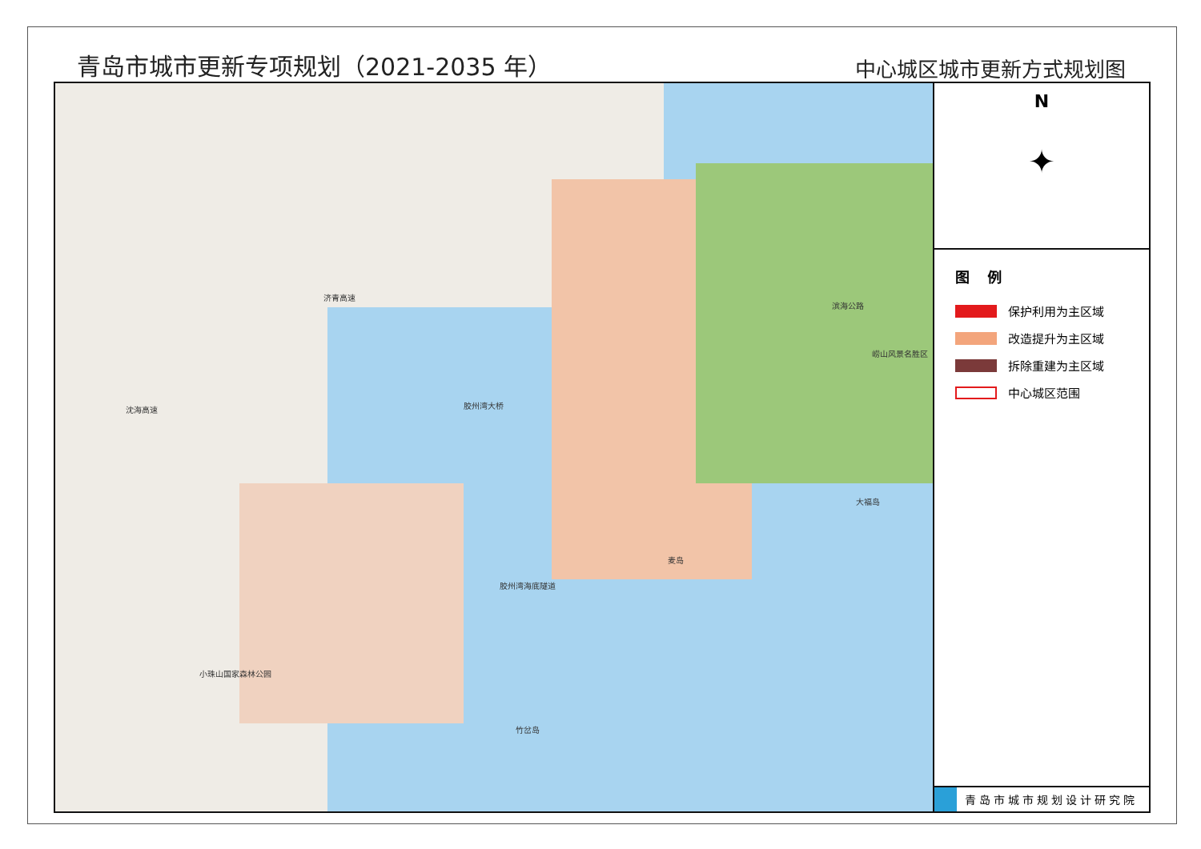青岛市城市更新专项规划（2021-2035 年）
中心城区城市更新方式规划图
胶州湾大桥 沈海高速
大福岛
崂山风景名胜区
滨海公路
麦岛
胶州湾海底隧道
小珠山国家森林公园
竹岔岛
济青高速
N
✦
图 例
保护利用为主区域
改造提升为主区域
拆除重建为主区域
中心城区范围
青岛市城市规划设计研究院